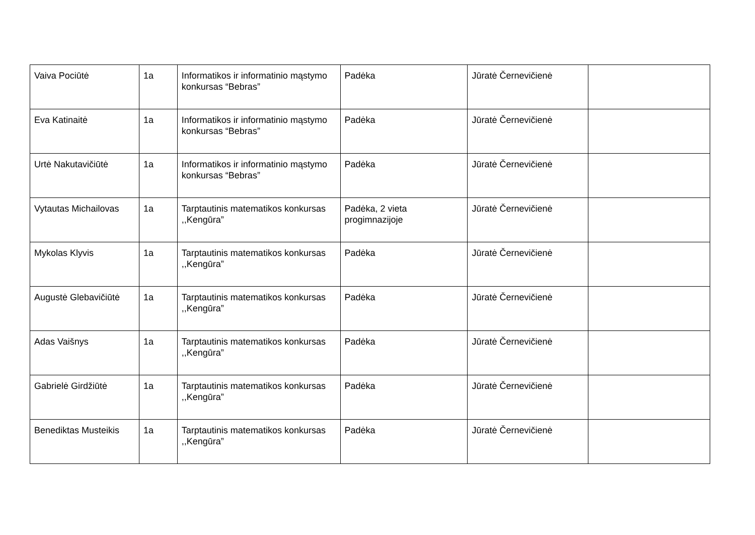| Vaiva Pociūtė | 1a | Informatikos ir informatinio mąstymo konkursas “Bebras” | Padėka | Jūratė Černevičienė | |
| Eva Katinaitė | 1a | Informatikos ir informatinio mąstymo konkursas “Bebras” | Padėka | Jūratė Černevičienė | |
| Urtė Nakutavičiūtė | 1a | Informatikos ir informatinio mąstymo konkursas “Bebras” | Padėka | Jūratė Černevičienė | |
| Vytautas Michailovas | 1a | Tarptautinis matematikos konkursas ,,Kengūra” | Padėka, 2 vieta progimnazijoje | Jūratė Černevičienė | |
| Mykolas Klyvis | 1a | Tarptautinis matematikos konkursas ,,Kengūra” | Padėka | Jūratė Černevičienė | |
| Augustė Glebavičiūtė | 1a | Tarptautinis matematikos konkursas ,,Kengūra” | Padėka | Jūratė Černevičienė | |
| Adas Vaišnys | 1a | Tarptautinis matematikos konkursas ,,Kengūra” | Padėka | Jūratė Černevičienė | |
| Gabrielė Girdžiūtė | 1a | Tarptautinis matematikos konkursas ,,Kengūra” | Padėka | Jūratė Černevičienė | |
| Benediktas Musteikis | 1a | Tarptautinis matematikos konkursas ,,Kengūra” | Padėka | Jūratė Černevičienė | |